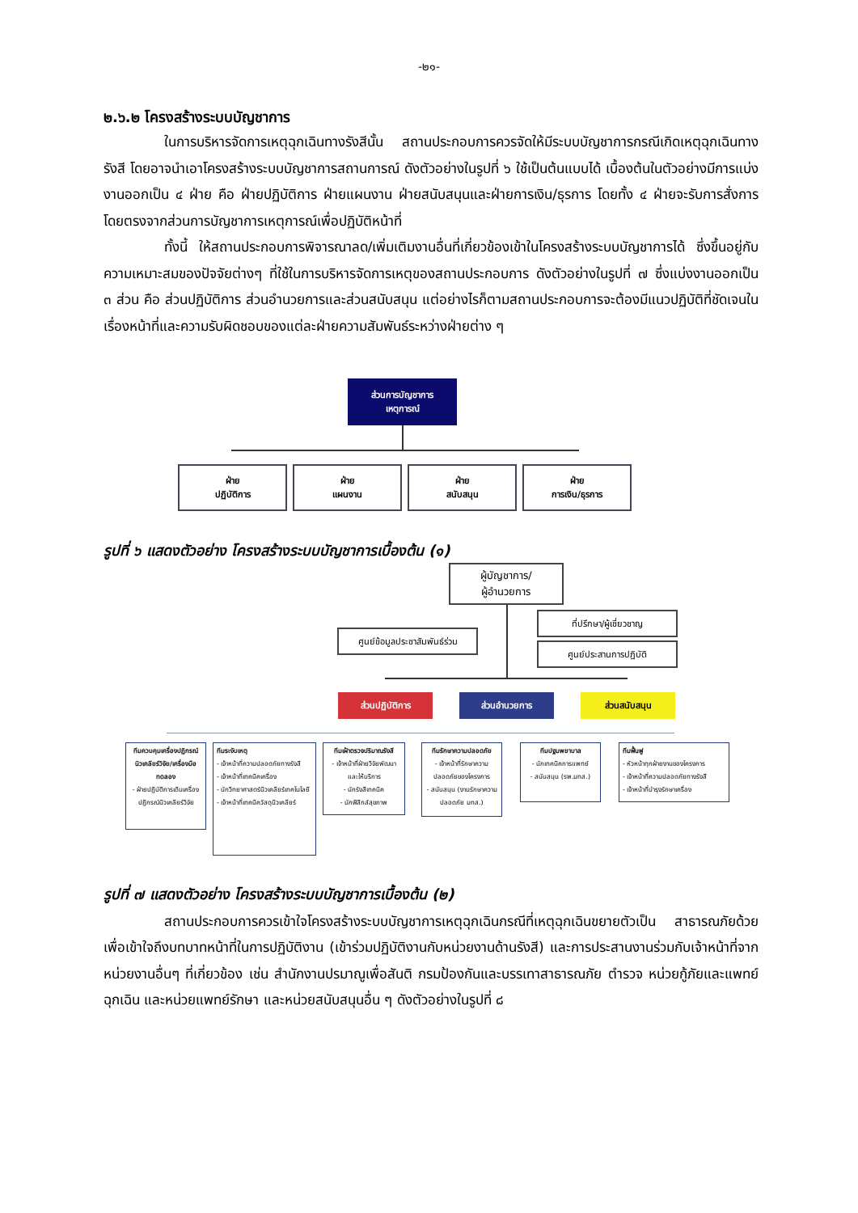-๒๑-
๒.๖.๒ โครงสร้างระบบบัญชาการ
ในการบริหารจัดการเหตุฉุกเฉินทางรังสีนั้น สถานประกอบการควรจัดให้มีระบบบัญชาการกรณีเกิดเหตุฉุกเฉินทางรังสี โดยอาจนำเอาโครงสร้างระบบบัญชาการสถานการณ์ ดังตัวอย่างในรูปที่ ๖ ใช้เป็นต้นแบบได้ เบื้องต้นในตัวอย่างมีการแบ่งงานออกเป็น ๔ ฝ่าย คือ ฝ่ายปฏิบัติการ ฝ่ายแผนงาน ฝ่ายสนับสนุนและฝ่ายการเงิน/ธุรการ โดยทั้ง ๔ ฝ่ายจะรับการสั่งการโดยตรงจากส่วนการบัญชาการเหตุการณ์เพื่อปฏิบัติหน้าที่
ทั้งนี้ ให้สถานประกอบการพิจารณาลด/เพิ่มเติมงานอื่นที่เกี่ยวข้องเข้าในโครงสร้างระบบบัญชาการได้ ซึ่งขึ้นอยู่กับความเหมาะสมของปัจจัยต่างๆ ที่ใช้ในการบริหารจัดการเหตุของสถานประกอบการ ดังตัวอย่างในรูปที่ ๗ ซึ่งแบ่งงานออกเป็น ๓ ส่วน คือ ส่วนปฏิบัติการ ส่วนอำนวยการและส่วนสนับสนุน แต่อย่างไรก็ตามสถานประกอบการจะต้องมีแนวปฏิบัติที่ชัดเจนในเรื่องหน้าที่และความรับผิดชอบของแต่ละฝ่ายความสัมพันธ์ระหว่างฝ่ายต่าง ๆ
ส่วนการบัญชาการ
เหตุการณ์
ฝ่าย
ปฏิบัติการ
ฝ่าย
แผนงาน
ฝ่าย
สนับสนุน
ฝ่าย
การเงิน/ธุรการ
รูปที่ ๖ แสดงตัวอย่าง โครงสร้างระบบบัญชาการเบื้องต้น (๑)
ผู้บัญชาการ/
ผู้อำนวยการ
ที่ปรึกษา/ผู้เชี่ยวชาญ
ศูนย์ข้อมูลประชาสัมพันธ์ร่วม
ศูนย์ประสานการปฏิบัติ
ส่วนปฏิบัติการ ส่วนอำนวยการ ส่วนสนับสนุน
ทีมควบคุมเครื่องปฏิกรณ์นิวเคลียร์วิจัย/เครื่องมือทดลอง
- ฝ่ายปฏิบัติการเดินเครื่องปฏิกรณ์นิวเคลียร์วิจัย
ทีมระงับเหตุ
- เจ้าหน้าที่ความปลอดภัยทางรังสี
- เจ้าหน้าที่เทคนิคเครื่อง
- นักวิทยาศาสตร์นิวเคลียร์เทคโนโลยี
- เจ้าหน้าที่เทคนิควัสดุนิวเคลียร์
ทีมเฝ้าตรวจปริมาณรังสี
- เจ้าหน้าที่ฝ่ายวิจัยพัฒนาและให้บริการ
- นักรังสีเทคนิค
- นักฟิสิกส์สุขภาพ
ทีมรักษาความปลอดภัย
- เจ้าหน้าที่รักษาความปลอดภัยของโครงการ
- สนับสนุน (งานรักษาความปลอดภัย มทส.)
ทีมปฐมพยาบาล
- นักเทคนิคการแพทย์
- สนับสนุน (รพ.มทส.)
ทีมฟื้นฟู
- หัวหน้าทุกฝ่ายงานของโครงการ
- เจ้าหน้าที่ความปลอดภัยทางรังสี
- เจ้าหน้าที่บำรุงรักษาเครื่อง
รูปที่ ๗ แสดงตัวอย่าง โครงสร้างระบบบัญชาการเบื้องต้น (๒)
สถานประกอบการควรเข้าใจโครงสร้างระบบบัญชาการเหตุฉุกเฉินกรณีที่เหตุฉุกเฉินขยายตัวเป็น สาธารณภัยด้วย เพื่อเข้าใจถึงบทบาทหน้าที่ในการปฏิบัติงาน (เข้าร่วมปฏิบัติงานกับหน่วยงานด้านรังสี) และการประสานงานร่วมกับเจ้าหน้าที่จากหน่วยงานอื่นๆ ที่เกี่ยวข้อง เช่น สำนักงานปรมาณูเพื่อสันติ กรมป้องกันและบรรเทาสาธารณภัย ตำรวจ หน่วยกู้ภัยและแพทย์ฉุกเฉิน และหน่วยแพทย์รักษา และหน่วยสนับสนุนอื่น ๆ ดังตัวอย่างในรูปที่ ๘